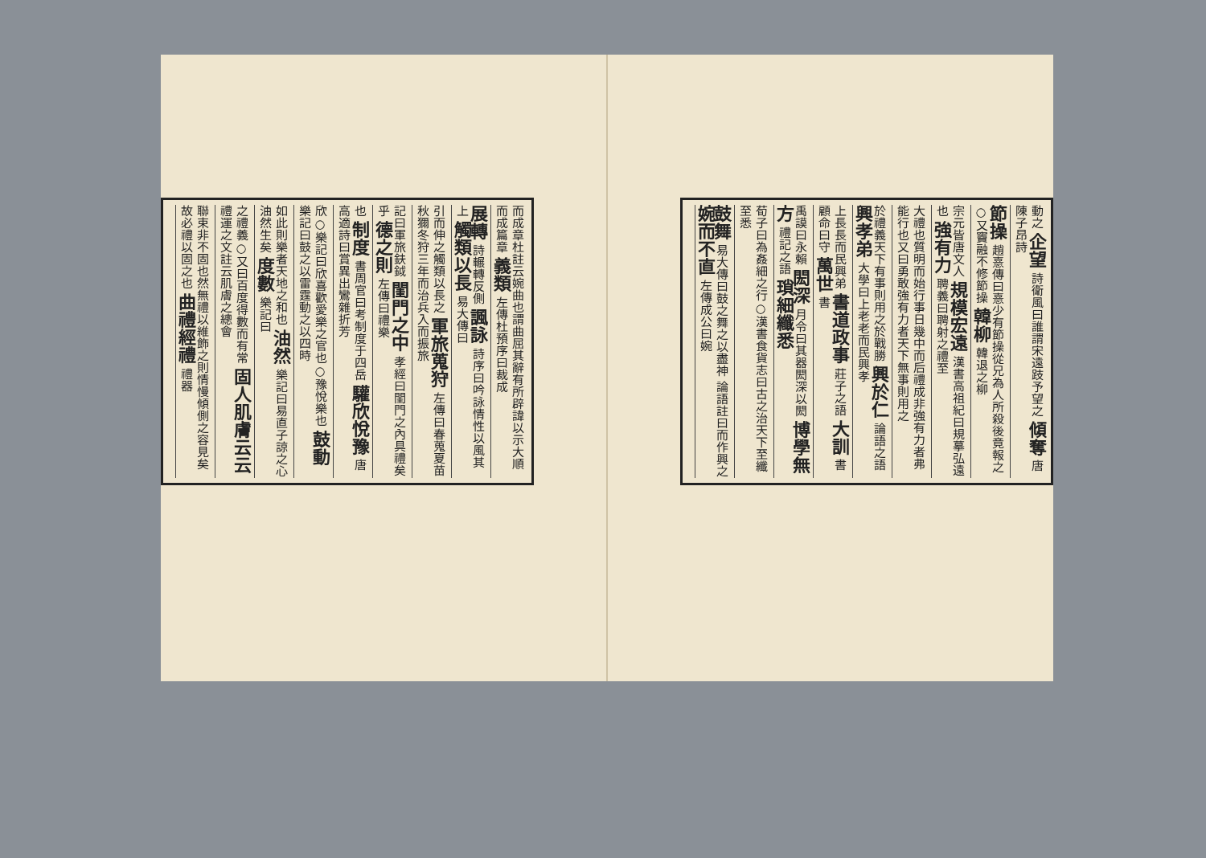而成章杜註云婉曲也謂曲屈其辭有所辟諱以示大順而成篇章 義類 左傳杜預序曰裁成
展轉 詩輾轉反側 諷詠 詩序曰吟詠情性以風其上 觸類以長 易大傳曰
引而伸之觸類以長之 軍旅蒐狩 左傳曰春蒐夏苗秋獮冬狩三年而治兵入而振旅
記曰軍旅鈇鉞 閨門之中 孝經曰閨門之內具禮矣乎 德之則 左傳曰禮樂
也 制度 書周官曰考制度于四岳 驩欣悅豫 唐高適詩曰賞異出鸞雜折芳
欣○樂記曰欣喜歡愛樂之官也○豫悅樂也 鼓動 樂記曰鼓之以雷霆動之以四時
如此則樂者天地之和也 油然 樂記曰易直子諒之心油然生矣 度數 樂記曰
之禮義○又曰百度得數而有常 固人肌膚云云 禮運之文註云肌膚之總會
聯束非不固也然無禮以維飾之則情慢傾側之容見矣故必禮以固之也 曲禮經禮 禮器
動之 企望 詩衛風曰誰謂宋遠跂予望之 傾奪 唐陳子昂詩
節操 趙憙傳曰憙少有節操從兄為人所殺後竟報之○又竇融不修節操 韓柳 韓退之柳
宗元皆唐文人 規模宏遠 漢書高祖紀曰規摹弘遠也 強有力 聘義曰聘射之禮至
大禮也質明而始行事日幾中而后禮成非強有力者弗能行也又曰勇敢強有力者天下無事則用之
於禮義天下有事則用之於戰勝 興於仁 論語之語 興孝弟 大學曰上老老而民興孝
上長長而民興弟 書道政事 莊子之語 大訓 書顧命曰守 萬世 書
禹謨曰永賴 閎深 月令曰其器閎深以閎 博學無方 禮記之語 瑣細纖悉
荀子曰為姦細之行○漢書食貨志曰古之治天下至纖至悉
鼓舞 易大傳曰鼓之舞之以盡神 論語註曰而作興之 婉而不直 左傳成公曰婉